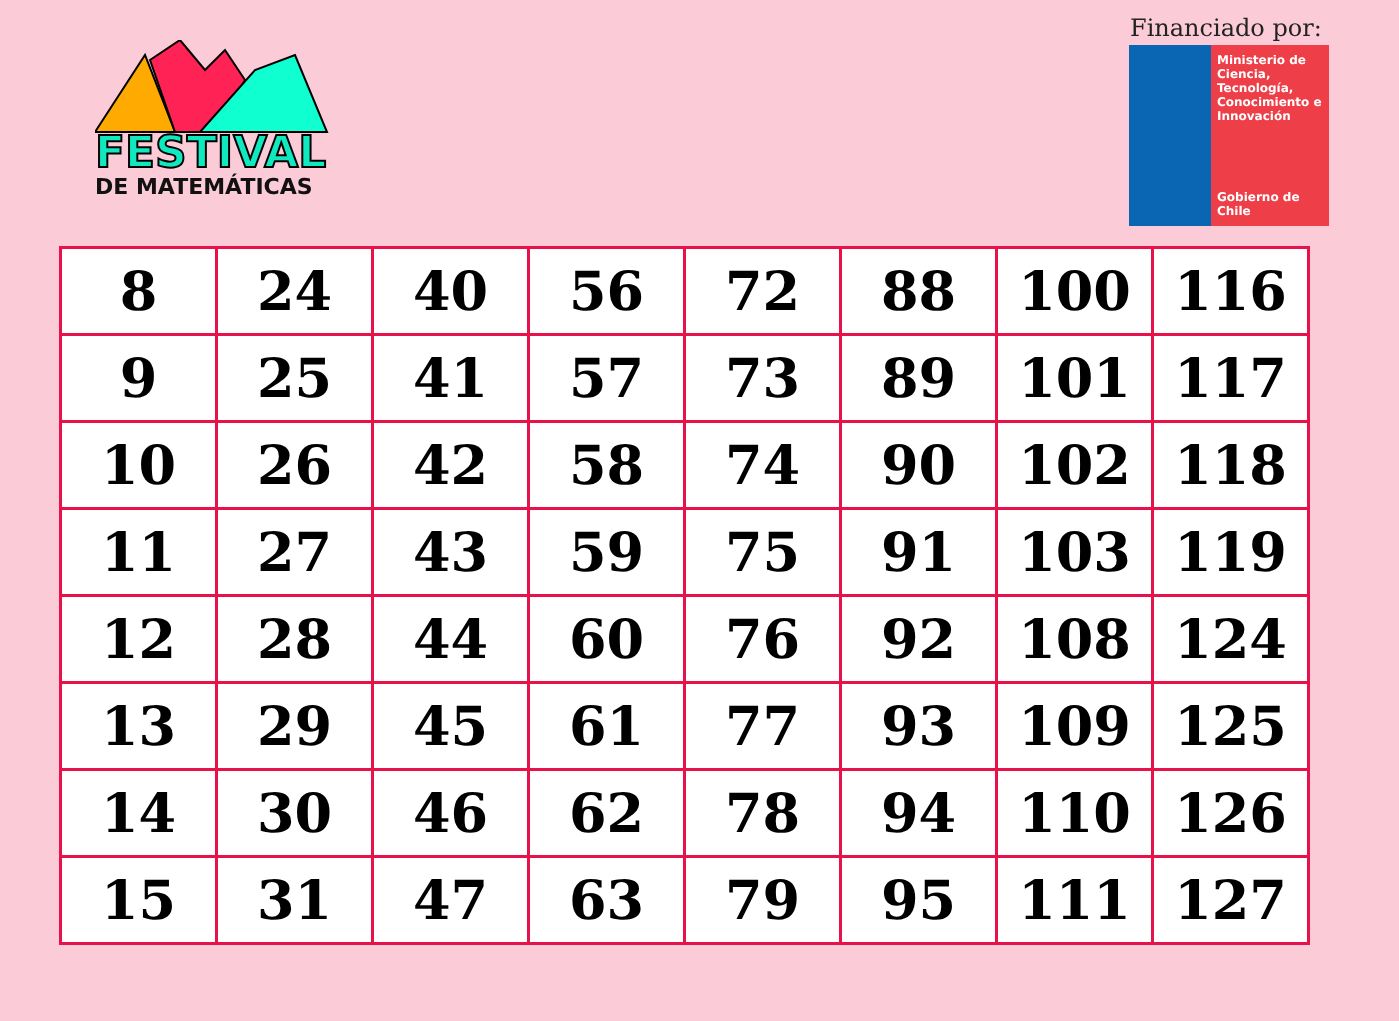FESTIVAL
DE MATEMÁTICAS
Financiado por:
Ministerio de Ciencia, Tecnología, Conocimiento e Innovación
Gobierno de Chile
| 8 | 24 | 40 | 56 | 72 | 88 | 100 | 116 |
| 9 | 25 | 41 | 57 | 73 | 89 | 101 | 117 |
| 10 | 26 | 42 | 58 | 74 | 90 | 102 | 118 |
| 11 | 27 | 43 | 59 | 75 | 91 | 103 | 119 |
| 12 | 28 | 44 | 60 | 76 | 92 | 108 | 124 |
| 13 | 29 | 45 | 61 | 77 | 93 | 109 | 125 |
| 14 | 30 | 46 | 62 | 78 | 94 | 110 | 126 |
| 15 | 31 | 47 | 63 | 79 | 95 | 111 | 127 |